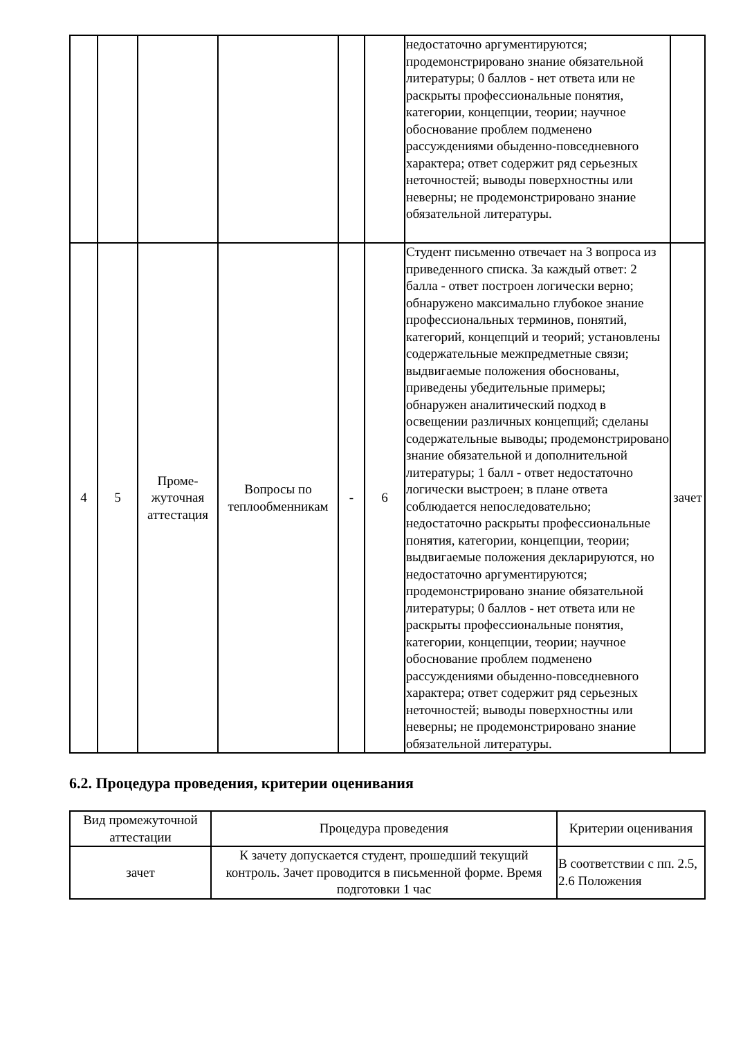| | | | | | | недостаточно аргументируются; продемонстрировано знание обязательной литературы; 0 баллов - нет ответа или не раскрыты профессиональные понятия, категории, концепции, теории; научное обоснование проблем подменено рассуждениями обыденно-повседневного характера; ответ содержит ряд серьезных неточностей; выводы поверхностны или неверны; не продемонстрировано знание обязательной литературы. | |
| 4 | 5 | Проме- жуточная аттестация | Вопросы по теплообменникам | - | 6 | Студент письменно отвечает на 3 вопроса из приведенного списка. За каждый ответ: 2 балла - ответ построен логически верно; обнаружено максимально глубокое знание профессиональных терминов, понятий, категорий, концепций и теорий; установлены содержательные межпредметные связи; выдвигаемые положения обоснованы, приведены убедительные примеры; обнаружен аналитический подход в освещении различных концепций; сделаны содержательные выводы; продемонстрировано знание обязательной и дополнительной литературы; 1 балл - ответ недостаточно логически выстроен; в плане ответа соблюдается непоследовательно; недостаточно раскрыты профессиональные понятия, категории, концепции, теории; выдвигаемые положения декларируются, но недостаточно аргументируются; продемонстрировано знание обязательной литературы; 0 баллов - нет ответа или не раскрыты профессиональные понятия, категории, концепции, теории; научное обоснование проблем подменено рассуждениями обыденно-повседневного характера; ответ содержит ряд серьезных неточностей; выводы поверхностны или неверны; не продемонстрировано знание обязательной литературы. | зачет |
6.2. Процедура проведения, критерии оценивания
| Вид промежуточной аттестации | Процедура проведения | Критерии оценивания |
| --- | --- | --- |
| зачет | К зачету допускается студент, прошедший текущий контроль. Зачет проводится в письменной форме. Время подготовки 1 час | В соответствии с пп. 2.5, 2.6 Положения |